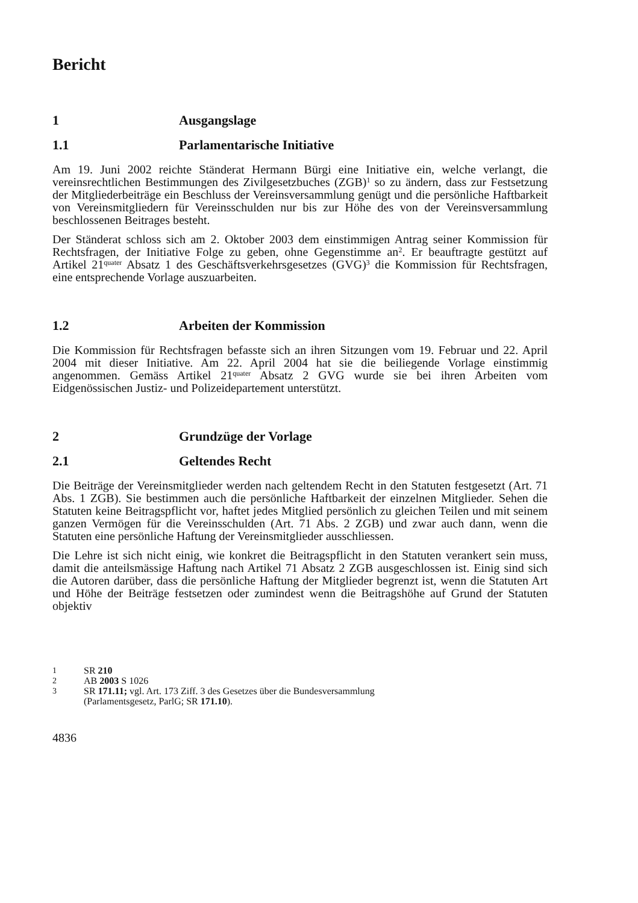Bericht
1 Ausgangslage
1.1 Parlamentarische Initiative
Am 19. Juni 2002 reichte Ständerat Hermann Bürgi eine Initiative ein, welche verlangt, die vereinsrechtlichen Bestimmungen des Zivilgesetzbuches (ZGB)<sup>1</sup> so zu ändern, dass zur Festsetzung der Mitgliederbeiträge ein Beschluss der Vereinsversammlung genügt und die persönliche Haftbarkeit von Vereinsmitgliedern für Vereinsschulden nur bis zur Höhe des von der Vereinsversammlung beschlossenen Beitrages besteht.
Der Ständerat schloss sich am 2. Oktober 2003 dem einstimmigen Antrag seiner Kommission für Rechtsfragen, der Initiative Folge zu geben, ohne Gegenstimme an<sup>2</sup>. Er beauftragte gestützt auf Artikel 21<sup>quater</sup> Absatz 1 des Geschäftsverkehrsgesetzes (GVG)<sup>3</sup> die Kommission für Rechtsfragen, eine entsprechende Vorlage auszuarbeiten.
1.2 Arbeiten der Kommission
Die Kommission für Rechtsfragen befasste sich an ihren Sitzungen vom 19. Februar und 22. April 2004 mit dieser Initiative. Am 22. April 2004 hat sie die beiliegende Vorlage einstimmig angenommen. Gemäss Artikel 21<sup>quater</sup> Absatz 2 GVG wurde sie bei ihren Arbeiten vom Eidgenössischen Justiz- und Polizeidepartement unterstützt.
2 Grundzüge der Vorlage
2.1 Geltendes Recht
Die Beiträge der Vereinsmitglieder werden nach geltendem Recht in den Statuten festgesetzt (Art. 71 Abs. 1 ZGB). Sie bestimmen auch die persönliche Haftbarkeit der einzelnen Mitglieder. Sehen die Statuten keine Beitragspflicht vor, haftet jedes Mitglied persönlich zu gleichen Teilen und mit seinem ganzen Vermögen für die Vereinsschulden (Art. 71 Abs. 2 ZGB) und zwar auch dann, wenn die Statuten eine persönliche Haftung der Vereinsmitglieder ausschliessen.
Die Lehre ist sich nicht einig, wie konkret die Beitragspflicht in den Statuten verankert sein muss, damit die anteilsmässige Haftung nach Artikel 71 Absatz 2 ZGB ausgeschlossen ist. Einig sind sich die Autoren darüber, dass die persönliche Haftung der Mitglieder begrenzt ist, wenn die Statuten Art und Höhe der Beiträge festsetzen oder zumindest wenn die Beitragshöhe auf Grund der Statuten objektiv
1 SR 210
2 AB 2003 S 1026
3 SR 171.11; vgl. Art. 173 Ziff. 3 des Gesetzes über die Bundesversammlung
(Parlamentsgesetz, ParlG; SR 171.10).
4836